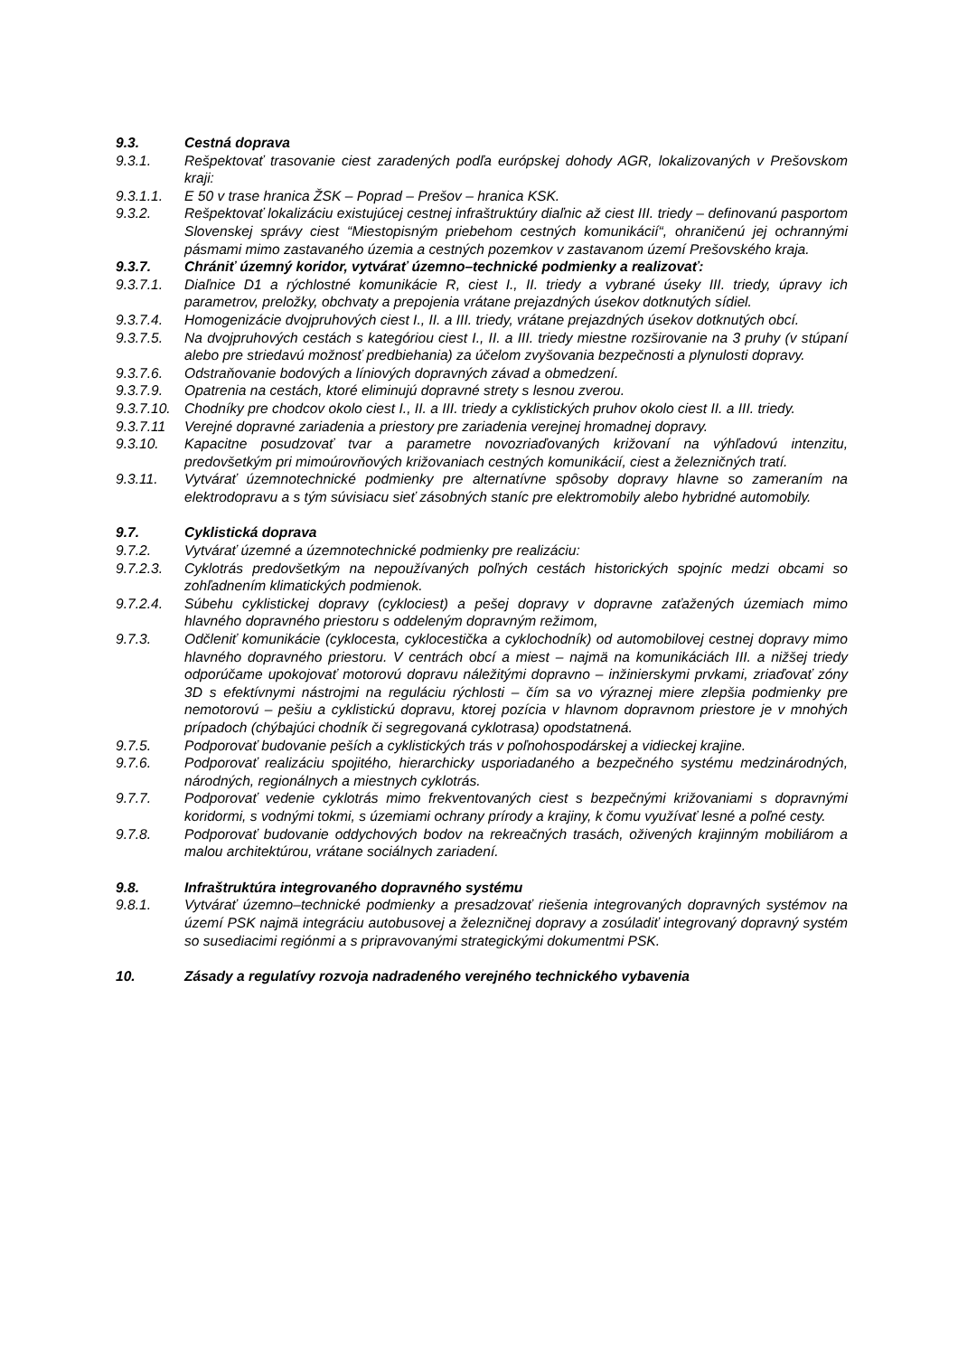9.3. Cestná doprava
9.3.1. Rešpektovať trasovanie ciest zaradených podľa európskej dohody AGR, lokalizovaných v Prešovskom kraji:
9.3.1.1. E 50 v trase hranica ŽSK – Poprad – Prešov – hranica KSK.
9.3.2. Rešpektovať lokalizáciu existujúcej cestnej infraštruktúry diaľnic až ciest III. triedy – definovanú pasportom Slovenskej správy ciest “Miestopisným priebehom cestných komunikácií“, ohraničenú jej ochrannými pásmami mimo zastavaného územia a cestných pozemkov v zastavanom území Prešovského kraja.
9.3.7. Chrániť územný koridor, vytvárať územno–technické podmienky a realizovať:
9.3.7.1. Diaľnice D1 a rýchlostné komunikácie R, ciest I., II. triedy a vybrané úseky III. triedy, úpravy ich parametrov, preložky, obchvaty a prepojenia vrátane prejazdných úsekov dotknutých sídiel.
9.3.7.4. Homogenizácie dvojpruhových ciest I., II. a III. triedy, vrátane prejazdných úsekov dotknutých obcí.
9.3.7.5. Na dvojpruhových cestách s kategóriou ciest I., II. a III. triedy miestne rozširovanie na 3 pruhy (v stúpaní alebo pre striedavú možnosť predbiehania) za účelom zvyšovania bezpečnosti a plynulosti dopravy.
9.3.7.6. Odstraňovanie bodových a líniových dopravných závad a obmedzení.
9.3.7.9. Opatrenia na cestách, ktoré eliminujú dopravné strety s lesnou zverou.
9.3.7.10.
Chodníky pre chodcov okolo ciest I., II. a III. triedy a cyklistických pruhov okolo ciest II. a III. triedy.
9.3.7.11 Verejné dopravné zariadenia a priestory pre zariadenia verejnej hromadnej dopravy.
9.3.10. Kapacitne posudzovať tvar a parametre novozriaďovaných križovaní na výhľadovú intenzitu, predovšetkým pri mimoúrovňových križovaniach cestných komunikácií, ciest a železničných tratí.
9.3.11. Vytvárať územnotechnické podmienky pre alternatívne spôsoby dopravy hlavne so zameraním na elektrodopravu a s tým súvisiacu sieť zásobných staníc pre elektromobily alebo hybridné automobily.
9.7. Cyklistická doprava
9.7.2. Vytvárať územné a územnotechnické podmienky pre realizáciu:
9.7.2.3. Cyklotrás predovšetkým na nepoužívaných poľných cestách historických spojníc medzi obcami so zohľadnením klimatických podmienok.
9.7.2.4. Súbehu cyklistickej dopravy (cyklociest) a pešej dopravy v dopravne zaťažených územiach mimo hlavného dopravného priestoru s oddeleným dopravným režimom,
9.7.3. Odčleniť komunikácie (cyklocesta, cyklocestička a cyklochodník) od automobilovej cestnej dopravy mimo hlavného dopravného priestoru. V centrách obcí a miest – najmä na komunikáciách III. a nižšej triedy odporúčame upokojovať motorovú dopravu náležitými dopravno – inžinierskymi prvkami, zriaďovať zóny 3D s efektívnymi nástrojmi na reguláciu rýchlosti – čím sa vo výraznej miere zlepšia podmienky pre nemotorovú – pešiu a cyklistickú dopravu, ktorej pozícia v hlavnom dopravnom priestore je v mnohých prípadoch (chýbajúci chodník či segregovaná cyklotrasa) opodstatnená.
9.7.5. Podporovať budovanie peších a cyklistických trás v poľnohospodárskej a vidieckej krajine.
9.7.6. Podporovať realizáciu spojitého, hierarchicky usporiadaného a bezpečného systému medzinárodných, národných, regionálnych a miestnych cyklotrás.
9.7.7. Podporovať vedenie cyklotrás mimo frekventovaných ciest s bezpečnými križovaniami s dopravnými koridormi, s vodnými tokmi, s územiami ochrany prírody a krajiny, k čomu využívať lesné a poľné cesty.
9.7.8. Podporovať budovanie oddychových bodov na rekreačných trasách, oživených krajinným mobiliárom a malou architektúrou, vrátane sociálnych zariadení.
9.8. Infraštruktúra integrovaného dopravného systému
9.8.1. Vytvárať územno–technické podmienky a presadzovať riešenia integrovaných dopravných systémov na území PSK najmä integráciu autobusovej a železničnej dopravy a zosúladiť integrovaný dopravný systém so susediacimi regiónmi a s pripravovanými strategickými dokumentmi PSK.
10. Zásady a regulatívy rozvoja nadradeného verejného technického vybavenia